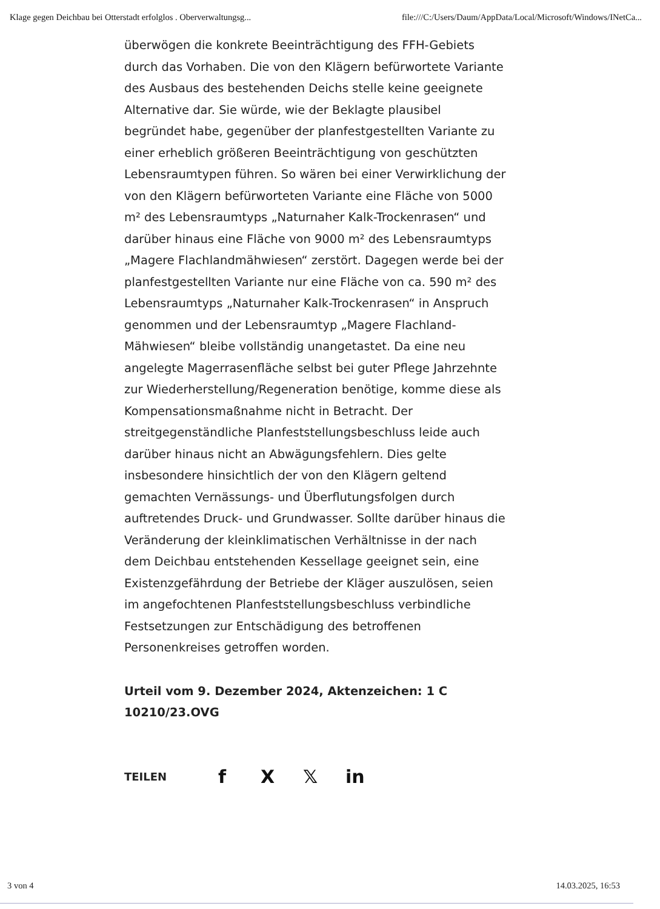Klage gegen Deichbau bei Otterstadt erfolglos . Oberverwaltungsg... file:///C:/Users/Daum/AppData/Local/Microsoft/Windows/INetCa...
überwögen die konkrete Beeinträchtigung des FFH-Gebiets durch das Vorhaben. Die von den Klägern befürwortete Variante des Ausbaus des bestehenden Deichs stelle keine geeignete Alternative dar. Sie würde, wie der Beklagte plausibel begründet habe, gegenüber der planfestgestellten Variante zu einer erheblich größeren Beeinträchtigung von geschützten Lebensraumtypen führen. So wären bei einer Verwirklichung der von den Klägern befürworteten Variante eine Fläche von 5000 m² des Lebensraumtyps „Naturnaher Kalk-Trockenrasen“ und darüber hinaus eine Fläche von 9000 m² des Lebensraumtyps „Magere Flachlandmähwiesen“ zerstört. Dagegen werde bei der planfestgestellten Variante nur eine Fläche von ca. 590 m² des Lebensraumtyps „Naturnaher Kalk-Trockenrasen“ in Anspruch genommen und der Lebensraumtyp „Magere Flachland-Mähwiesen“ bleibe vollständig unangetastet. Da eine neu angelegte Magerrasenfläche selbst bei guter Pflege Jahrzehnte zur Wiederherstellung/Regeneration benötige, komme diese als Kompensationsmaßnahme nicht in Betracht. Der streitgegenständliche Planfeststellungsbeschluss leide auch darüber hinaus nicht an Abwägungsfehlern. Dies gelte insbesondere hinsichtlich der von den Klägern geltend gemachten Vernässungs- und Überflutungsfolgen durch auftretendes Druck- und Grundwasser. Sollte darüber hinaus die Veränderung der kleinklimatischen Verhältnisse in der nach dem Deichbau entstehenden Kessellage geeignet sein, eine Existenzgefährdung der Betriebe der Kläger auszulösen, seien im angefochtenen Planfeststellungsbeschluss verbindliche Festsetzungen zur Entschädigung des betroffenen Personenkreises getroffen worden.
Urteil vom 9. Dezember 2024, Aktenzeichen: 1 C 10210/23.OVG
TEILEN f X 𝕏 in
3 von 4 14.03.2025, 16:53